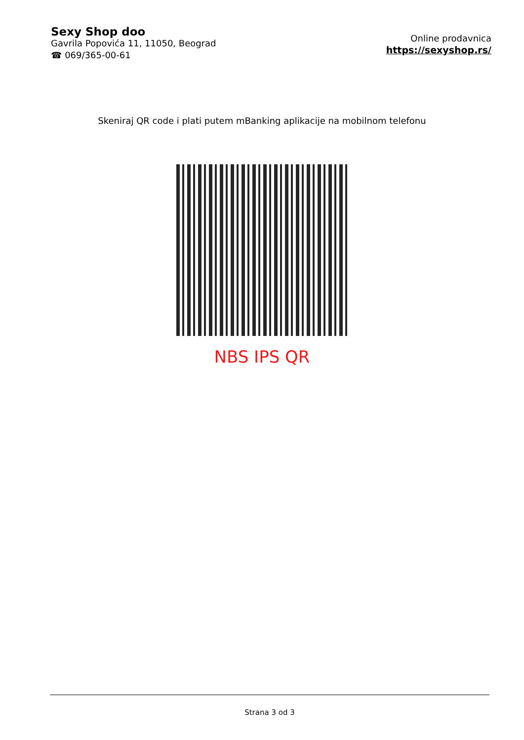Sexy Shop doo
Gavrila Popovića 11, 11050, Beograd
☎ 069/365-00-61
Online prodavnica
https://sexyshop.rs/
Skeniraj QR code i plati putem mBanking aplikacije na mobilnom telefonu
NBS IPS QR
Strana 3 od 3